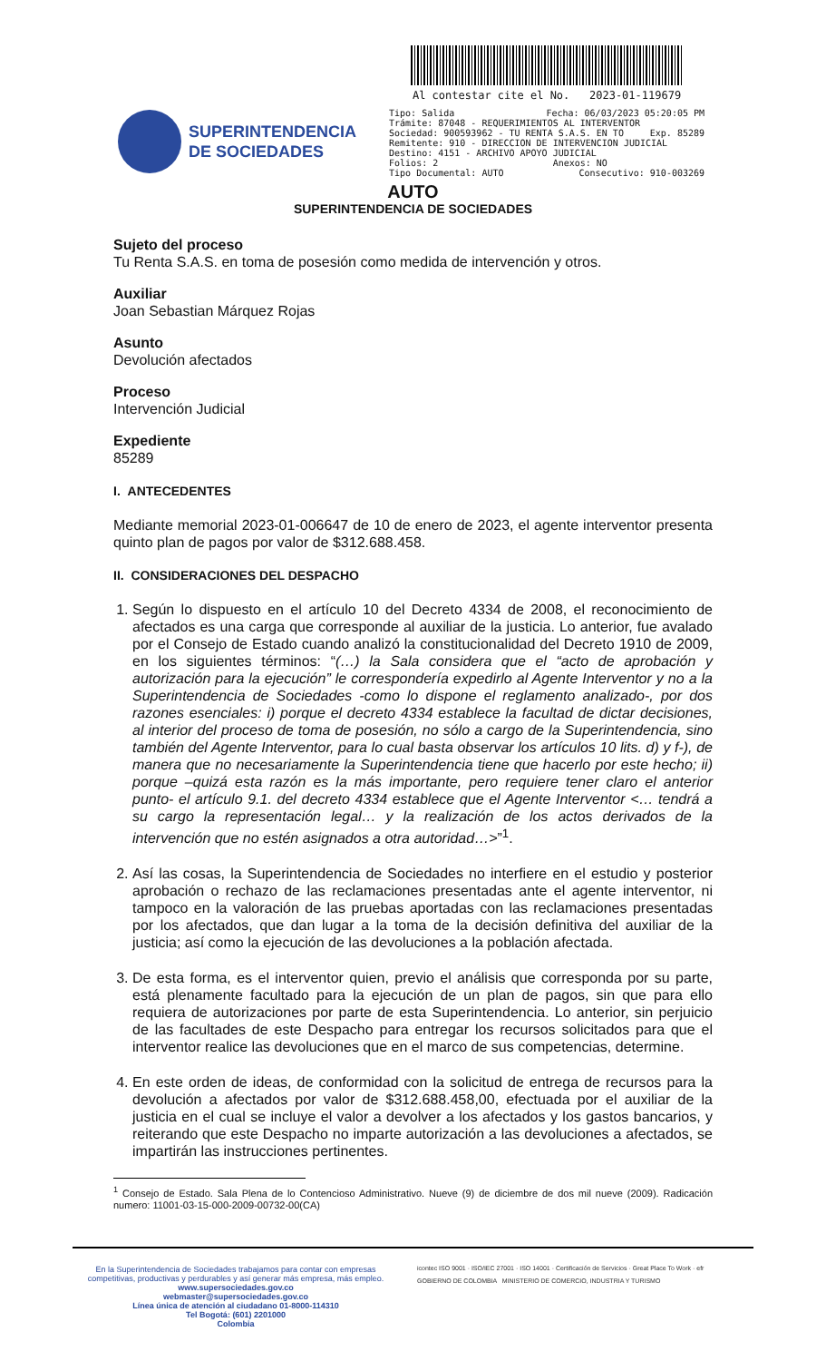SUPERINTENDENCIA
DE SOCIEDADES
Al contestar cite el No. 2023-01-119679
Tipo: Salida Fecha: 06/03/2023 05:20:05 PM
Trámite: 87048 - REQUERIMIENTOS AL INTERVENTOR
Sociedad: 900593962 - TU RENTA S.A.S. EN TO Exp. 85289
Remitente: 910 - DIRECCION DE INTERVENCION JUDICIAL
Destino: 4151 - ARCHIVO APOYO JUDICIAL
Folios: 2 Anexos: NO
Tipo Documental: AUTO Consecutivo: 910-003269
AUTO
SUPERINTENDENCIA DE SOCIEDADES
Sujeto del proceso
Tu Renta S.A.S. en toma de posesión como medida de intervención y otros.
Auxiliar
Joan Sebastian Márquez Rojas
Asunto
Devolución afectados
Proceso
Intervención Judicial
Expediente
85289
I. ANTECEDENTES
Mediante memorial 2023-01-006647 de 10 de enero de 2023, el agente interventor presenta quinto plan de pagos por valor de $312.688.458.
II. CONSIDERACIONES DEL DESPACHO
1. Según lo dispuesto en el artículo 10 del Decreto 4334 de 2008, el reconocimiento de afectados es una carga que corresponde al auxiliar de la justicia. Lo anterior, fue avalado por el Consejo de Estado cuando analizó la constitucionalidad del Decreto 1910 de 2009, en los siguientes términos: “(…) la Sala considera que el “acto de aprobación y autorización para la ejecución” le correspondería expedirlo al Agente Interventor y no a la Superintendencia de Sociedades -como lo dispone el reglamento analizado-, por dos razones esenciales: i) porque el decreto 4334 establece la facultad de dictar decisiones, al interior del proceso de toma de posesión, no sólo a cargo de la Superintendencia, sino también del Agente Interventor, para lo cual basta observar los artículos 10 lits. d) y f-), de manera que no necesariamente la Superintendencia tiene que hacerlo por este hecho; ii) porque –quizá esta razón es la más importante, pero requiere tener claro el anterior punto- el artículo 9.1. del decreto 4334 establece que el Agente Interventor <… tendrá a su cargo la representación legal… y la realización de los actos derivados de la intervención que no estén asignados a otra autoridad…>”<sup>1</sup>.
2. Así las cosas, la Superintendencia de Sociedades no interfiere en el estudio y posterior aprobación o rechazo de las reclamaciones presentadas ante el agente interventor, ni tampoco en la valoración de las pruebas aportadas con las reclamaciones presentadas por los afectados, que dan lugar a la toma de la decisión definitiva del auxiliar de la justicia; así como la ejecución de las devoluciones a la población afectada.
3. De esta forma, es el interventor quien, previo el análisis que corresponda por su parte, está plenamente facultado para la ejecución de un plan de pagos, sin que para ello requiera de autorizaciones por parte de esta Superintendencia. Lo anterior, sin perjuicio de las facultades de este Despacho para entregar los recursos solicitados para que el interventor realice las devoluciones que en el marco de sus competencias, determine.
4. En este orden de ideas, de conformidad con la solicitud de entrega de recursos para la devolución a afectados por valor de $312.688.458,00, efectuada por el auxiliar de la justicia en el cual se incluye el valor a devolver a los afectados y los gastos bancarios, y reiterando que este Despacho no imparte autorización a las devoluciones a afectados, se impartirán las instrucciones pertinentes.
<sup>1</sup> Consejo de Estado. Sala Plena de lo Contencioso Administrativo. Nueve (9) de diciembre de dos mil nueve (2009). Radicación numero: 11001-03-15-000-2009-00732-00(CA)
En la Superintendencia de Sociedades trabajamos para contar con empresas competitivas, productivas y perdurables y así generar más empresa, más empleo.
www.supersociedades.gov.co
webmaster@supersociedades.gov.co
Línea única de atención al ciudadano 01-8000-114310
Tel Bogotá: (601) 2201000
Colombia
icontec ISO 9001 · ISO/IEC 27001 · ISO 14001 · Certificación de Servicios · Great Place To Work · efr
GOBIERNO DE COLOMBIA MINISTERIO DE COMERCIO, INDUSTRIA Y TURISMO